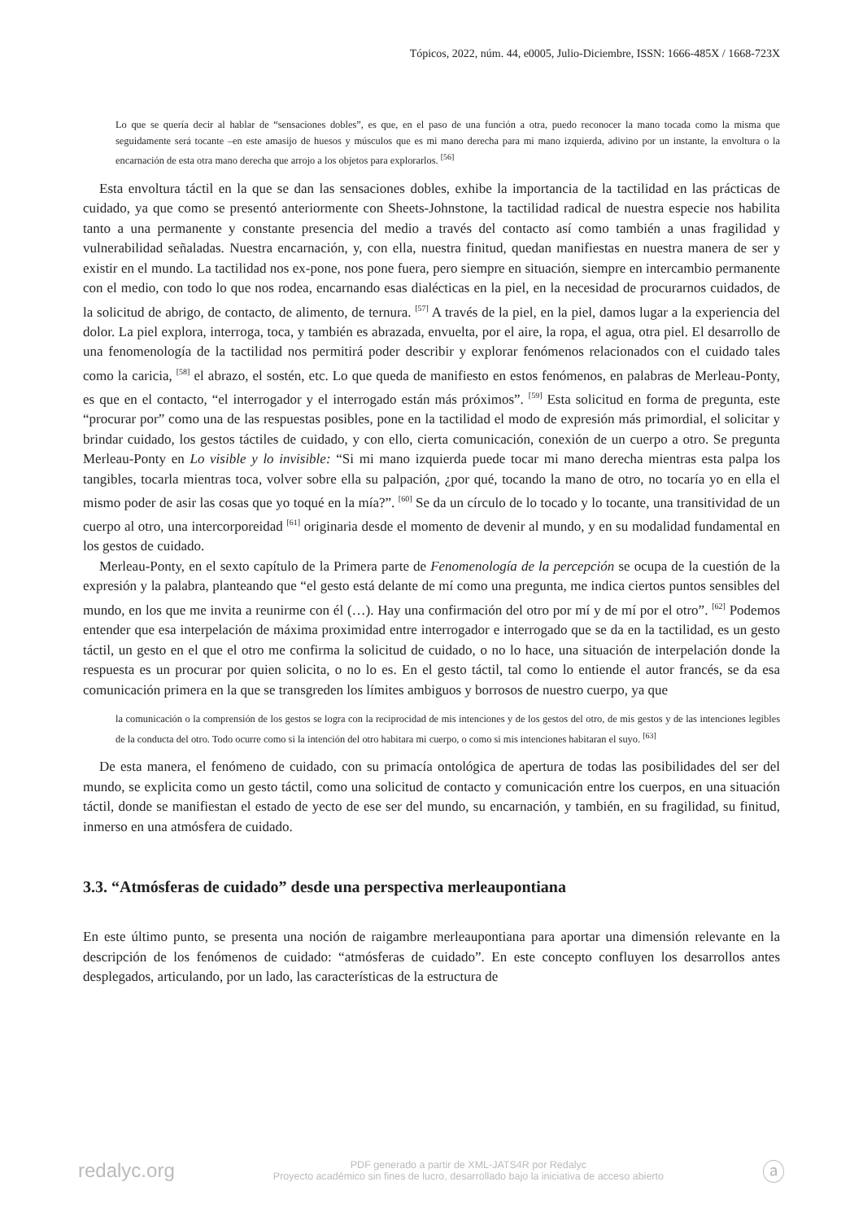Tópicos, 2022, núm. 44, e0005, Julio-Diciembre, ISSN: 1666-485X / 1668-723X
Lo que se quería decir al hablar de “sensaciones dobles”, es que, en el paso de una función a otra, puedo reconocer la mano tocada como la misma que seguidamente será tocante –en este amasijo de huesos y músculos que es mi mano derecha para mi mano izquierda, adivino por un instante, la envoltura o la encarnación de esta otra mano derecha que arrojo a los objetos para explorarlos. <sup>[56]</sup>
Esta envoltura táctil en la que se dan las sensaciones dobles, exhibe la importancia de la tactilidad en las prácticas de cuidado, ya que como se presentó anteriormente con Sheets-Johnstone, la tactilidad radical de nuestra especie nos habilita tanto a una permanente y constante presencia del medio a través del contacto así como también a unas fragilidad y vulnerabilidad señaladas. Nuestra encarnación, y, con ella, nuestra finitud, quedan manifiestas en nuestra manera de ser y existir en el mundo. La tactilidad nos ex-pone, nos pone fuera, pero siempre en situación, siempre en intercambio permanente con el medio, con todo lo que nos rodea, encarnando esas dialécticas en la piel, en la necesidad de procurarnos cuidados, de la solicitud de abrigo, de contacto, de alimento, de ternura. <sup>[57]</sup> A través de la piel, en la piel, damos lugar a la experiencia del dolor. La piel explora, interroga, toca, y también es abrazada, envuelta, por el aire, la ropa, el agua, otra piel. El desarrollo de una fenomenología de la tactilidad nos permitirá poder describir y explorar fenómenos relacionados con el cuidado tales como la caricia, <sup>[58]</sup> el abrazo, el sostén, etc. Lo que queda de manifiesto en estos fenómenos, en palabras de Merleau-Ponty, es que en el contacto, “el interrogador y el interrogado están más próximos”. <sup>[59]</sup> Esta solicitud en forma de pregunta, este “procurar por” como una de las respuestas posibles, pone en la tactilidad el modo de expresión más primordial, el solicitar y brindar cuidado, los gestos táctiles de cuidado, y con ello, cierta comunicación, conexión de un cuerpo a otro. Se pregunta Merleau-Ponty en Lo visible y lo invisible: “Si mi mano izquierda puede tocar mi mano derecha mientras esta palpa los tangibles, tocarla mientras toca, volver sobre ella su palpación, ¿por qué, tocando la mano de otro, no tocaría yo en ella el mismo poder de asir las cosas que yo toqué en la mía?”. <sup>[60]</sup> Se da un círculo de lo tocado y lo tocante, una transitividad de un cuerpo al otro, una intercorporeidad <sup>[61]</sup> originaria desde el momento de devenir al mundo, y en su modalidad fundamental en los gestos de cuidado.
Merleau-Ponty, en el sexto capítulo de la Primera parte de Fenomenología de la percepción se ocupa de la cuestión de la expresión y la palabra, planteando que “el gesto está delante de mí como una pregunta, me indica ciertos puntos sensibles del mundo, en los que me invita a reunirme con él (…). Hay una confirmación del otro por mí y de mí por el otro”. <sup>[62]</sup> Podemos entender que esa interpelación de máxima proximidad entre interrogador e interrogado que se da en la tactilidad, es un gesto táctil, un gesto en el que el otro me confirma la solicitud de cuidado, o no lo hace, una situación de interpelación donde la respuesta es un procurar por quien solicita, o no lo es. En el gesto táctil, tal como lo entiende el autor francés, se da esa comunicación primera en la que se transgreden los límites ambiguos y borrosos de nuestro cuerpo, ya que
la comunicación o la comprensión de los gestos se logra con la reciprocidad de mis intenciones y de los gestos del otro, de mis gestos y de las intenciones legibles de la conducta del otro. Todo ocurre como si la intención del otro habitara mi cuerpo, o como si mis intenciones habitaran el suyo. <sup>[63]</sup>
De esta manera, el fenómeno de cuidado, con su primacía ontológica de apertura de todas las posibilidades del ser del mundo, se explicita como un gesto táctil, como una solicitud de contacto y comunicación entre los cuerpos, en una situación táctil, donde se manifiestan el estado de yecto de ese ser del mundo, su encarnación, y también, en su fragilidad, su finitud, inmerso en una atmósfera de cuidado.
3.3. “Atmósferas de cuidado” desde una perspectiva merleaupontiana
En este último punto, se presenta una noción de raigambre merleaupontiana para aportar una dimensión relevante en la descripción de los fenómenos de cuidado: “atmósferas de cuidado”. En este concepto confluyen los desarrollos antes desplegados, articulando, por un lado, las características de la estructura de
redalyc.org
PDF generado a partir de XML-JATS4R por Redalyc
Proyecto académico sin fines de lucro, desarrollado bajo la iniciativa de acceso abierto
ⓐ